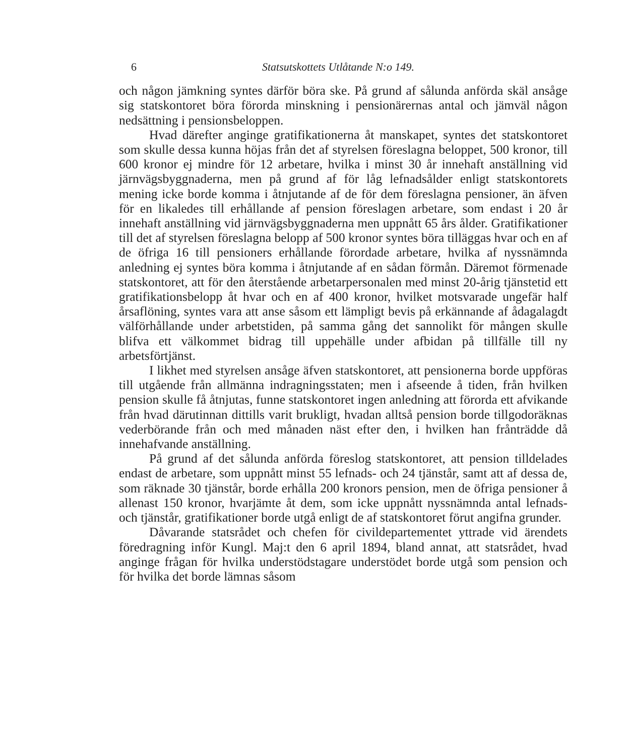6 Statsutskottets Utlåtande N:o 149.
och någon jämkning syntes därför böra ske. På grund af sålunda anförda skäl ansåge sig statskontoret böra förorda minskning i pensionärernas antal och jämväl någon nedsättning i pensionsbeloppen.
Hvad därefter anginge gratifikationerna åt manskapet, syntes det statskontoret som skulle dessa kunna höjas från det af styrelsen föreslagna beloppet, 500 kronor, till 600 kronor ej mindre för 12 arbetare, hvilka i minst 30 år innehaft anställning vid järnvägsbyggnaderna, men på grund af för låg lefnadsålder enligt statskontorets mening icke borde komma i åtnjutande af de för dem föreslagna pensioner, än äfven för en likaledes till erhållande af pension föreslagen arbetare, som endast i 20 år innehaft anställning vid järnvägsbyggnaderna men uppnått 65 års ålder. Gratifikationer till det af styrelsen föreslagna belopp af 500 kronor syntes böra tilläggas hvar och en af de öfriga 16 till pensioners erhållande förordade arbetare, hvilka af nyssnämnda anledning ej syntes böra komma i åtnjutande af en sådan förmån. Däremot förmenade statskontoret, att för den återstående arbetarpersonalen med minst 20-årig tjänstetid ett gratifikationsbelopp åt hvar och en af 400 kronor, hvilket motsvarade ungefär half årsaflöning, syntes vara att anse såsom ett lämpligt bevis på erkännande af ådagalagdt välförhållande under arbetstiden, på samma gång det sannolikt för mången skulle blifva ett välkommet bidrag till uppehälle under afbidan på tillfälle till ny arbetsförtjänst.
I likhet med styrelsen ansåge äfven statskontoret, att pensionerna borde uppföras till utgående från allmänna indragningsstaten; men i afseende å tiden, från hvilken pension skulle få åtnjutas, funne statskontoret ingen anledning att förorda ett afvikande från hvad därutinnan dittills varit brukligt, hvadan alltså pension borde tillgodoräknas vederbörande från och med månaden näst efter den, i hvilken han frånträdde då innehafvande anställning.
På grund af det sålunda anförda föreslog statskontoret, att pension tilldelades endast de arbetare, som uppnått minst 55 lefnads- och 24 tjänstår, samt att af dessa de, som räknade 30 tjänstår, borde erhålla 200 kronors pension, men de öfriga pensioner å allenast 150 kronor, hvarjämte åt dem, som icke uppnått nyssnämnda antal lefnads- och tjänstår, gratifikationer borde utgå enligt de af statskontoret förut angifna grunder.
Dåvarande statsrådet och chefen för civildepartementet yttrade vid ärendets föredragning inför Kungl. Maj:t den 6 april 1894, bland annat, att statsrådet, hvad anginge frågan för hvilka understödstagare understödet borde utgå som pension och för hvilka det borde lämnas såsom